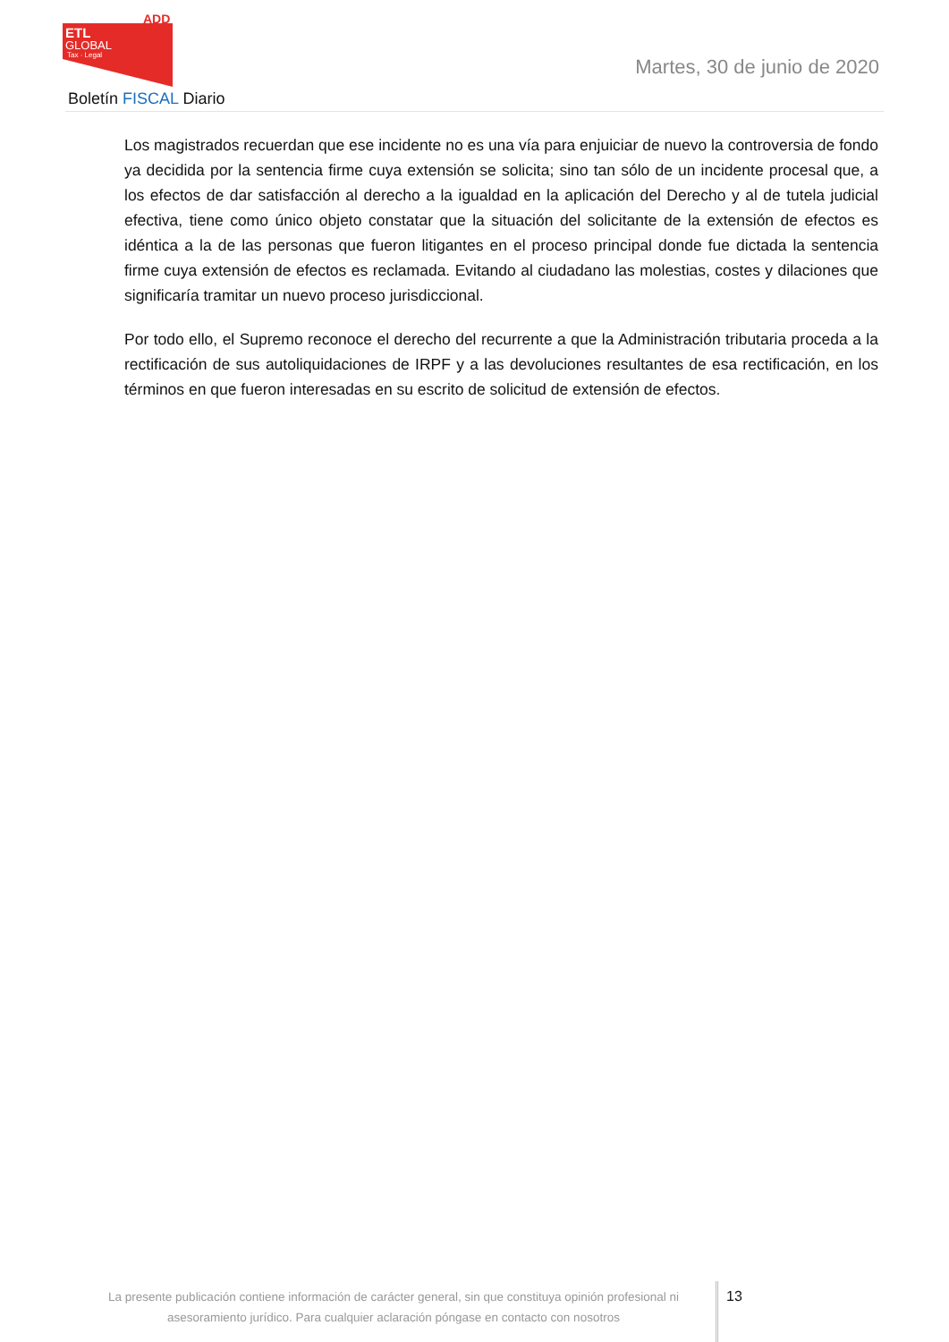ADD
ETL
GLOBAL
Tax · Legal
Martes, 30 de junio de 2020
Boletín FISCAL Diario
Los magistrados recuerdan que ese incidente no es una vía para enjuiciar de nuevo la controversia de fondo ya decidida por la sentencia firme cuya extensión se solicita; sino tan sólo de un incidente procesal que, a los efectos de dar satisfacción al derecho a la igualdad en la aplicación del Derecho y al de tutela judicial efectiva, tiene como único objeto constatar que la situación del solicitante de la extensión de efectos es idéntica a la de las personas que fueron litigantes en el proceso principal donde fue dictada la sentencia firme cuya extensión de efectos es reclamada. Evitando al ciudadano las molestias, costes y dilaciones que significaría tramitar un nuevo proceso jurisdiccional.
Por todo ello, el Supremo reconoce el derecho del recurrente a que la Administración tributaria proceda a la rectificación de sus autoliquidaciones de IRPF y a las devoluciones resultantes de esa rectificación, en los términos en que fueron interesadas en su escrito de solicitud de extensión de efectos.
La presente publicación contiene información de carácter general, sin que constituya opinión profesional ni asesoramiento jurídico. Para cualquier aclaración póngase en contacto con nosotros
13